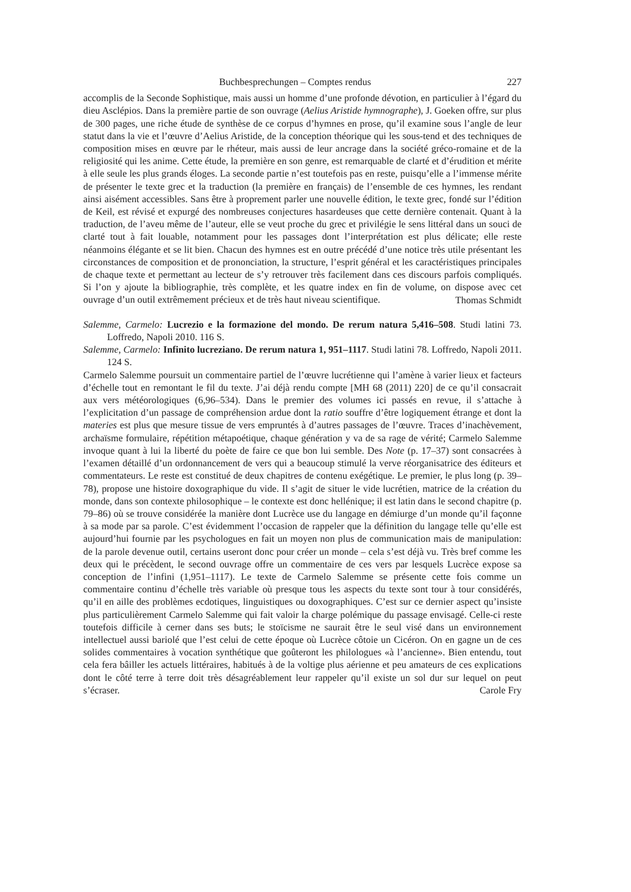Buchbesprechungen – Comptes rendus 227
accomplis de la Seconde Sophistique, mais aussi un homme d’une profonde dévotion, en particulier à l’égard du dieu Asclépios. Dans la première partie de son ouvrage (Aelius Aristide hymnographe), J. Goeken offre, sur plus de 300 pages, une riche étude de synthèse de ce corpus d’hymnes en prose, qu’il examine sous l’angle de leur statut dans la vie et l’œuvre d’Aelius Aristide, de la conception théorique qui les sous-tend et des techniques de composition mises en œuvre par le rhéteur, mais aussi de leur ancrage dans la société gréco-romaine et de la religiosité qui les anime. Cette étude, la première en son genre, est remarquable de clarté et d’érudition et mérite à elle seule les plus grands éloges. La seconde partie n’est toutefois pas en reste, puisqu’elle a l’immense mérite de présenter le texte grec et la traduction (la première en français) de l’ensemble de ces hymnes, les rendant ainsi aisément accessibles. Sans être à proprement parler une nouvelle édition, le texte grec, fondé sur l’édition de Keil, est révisé et expurgé des nombreuses conjectures hasardeuses que cette dernière contenait. Quant à la traduction, de l’aveu même de l’auteur, elle se veut proche du grec et privilégie le sens littéral dans un souci de clarté tout à fait louable, notamment pour les passages dont l’interprétation est plus délicate; elle reste néanmoins élégante et se lit bien. Chacun des hymnes est en outre précédé d’une notice très utile présentant les circonstances de composition et de prononciation, la structure, l’esprit général et les caractéristiques principales de chaque texte et permettant au lecteur de s’y retrouver très facilement dans ces discours parfois compliqués. Si l’on y ajoute la bibliographie, très complète, et les quatre index en fin de volume, on dispose avec cet ouvrage d’un outil extrêmement précieux et de très haut niveau scientifique.
Thomas Schmidt
Salemme, Carmelo: Lucrezio e la formazione del mondo. De rerum natura 5,416–508. Studi latini 73. Loffredo, Napoli 2010. 116 S.
Salemme, Carmelo: Infinito lucreziano. De rerum natura 1, 951–1117. Studi latini 78. Loffredo, Napoli 2011. 124 S.
Carmelo Salemme poursuit un commentaire partiel de l’œuvre lucrétienne qui l’amène à varier lieux et facteurs d’échelle tout en remontant le fil du texte. J’ai déjà rendu compte [MH 68 (2011) 220] de ce qu’il consacrait aux vers météorologiques (6,96–534). Dans le premier des volumes ici passés en revue, il s’attache à l’explicitation d’un passage de compréhension ardue dont la ratio souffre d’être logiquement étrange et dont la materies est plus que mesure tissue de vers empruntés à d’autres passages de l’œuvre. Traces d’inachèvement, archaïsme formulaire, répétition métapoétique, chaque génération y va de sa rage de vérité; Carmelo Salemme invoque quant à lui la liberté du poète de faire ce que bon lui semble. Des Note (p. 17–37) sont consacrées à l’examen détaillé d’un ordonnancement de vers qui a beaucoup stimulé la verve réorganisatrice des éditeurs et commentateurs. Le reste est constitué de deux chapitres de contenu exégétique. Le premier, le plus long (p. 39–78), propose une histoire doxographique du vide. Il s’agit de situer le vide lucrétien, matrice de la création du monde, dans son contexte philosophique – le contexte est donc hellénique; il est latin dans le second chapitre (p. 79–86) où se trouve considérée la manière dont Lucrèce use du langage en démiurge d’un monde qu’il façonne à sa mode par sa parole. C’est évidemment l’occasion de rappeler que la définition du langage telle qu’elle est aujourd’hui fournie par les psychologues en fait un moyen non plus de communication mais de manipulation: de la parole devenue outil, certains useront donc pour créer un monde – cela s’est déjà vu. Très bref comme les deux qui le précèdent, le second ouvrage offre un commentaire de ces vers par lesquels Lucrèce expose sa conception de l’infini (1,951–1117). Le texte de Carmelo Salemme se présente cette fois comme un commentaire continu d’échelle très variable où presque tous les aspects du texte sont tour à tour considérés, qu’il en aille des problèmes ecdotiques, linguistiques ou doxographiques. C’est sur ce dernier aspect qu’insiste plus particulièrement Carmelo Salemme qui fait valoir la charge polémique du passage envisagé. Celle-ci reste toutefois difficile à cerner dans ses buts; le stoïcisme ne saurait être le seul visé dans un environnement intellectuel aussi bariolé que l’est celui de cette époque où Lucrèce côtoie un Cicéron. On en gagne un de ces solides commentaires à vocation synthétique que goûteront les philologues «à l’ancienne». Bien entendu, tout cela fera bâiller les actuels littéraires, habitués à de la voltige plus aérienne et peu amateurs de ces explications dont le côté terre à terre doit très désagréablement leur rappeler qu’il existe un sol dur sur lequel on peut s’écraser.
Carole Fry